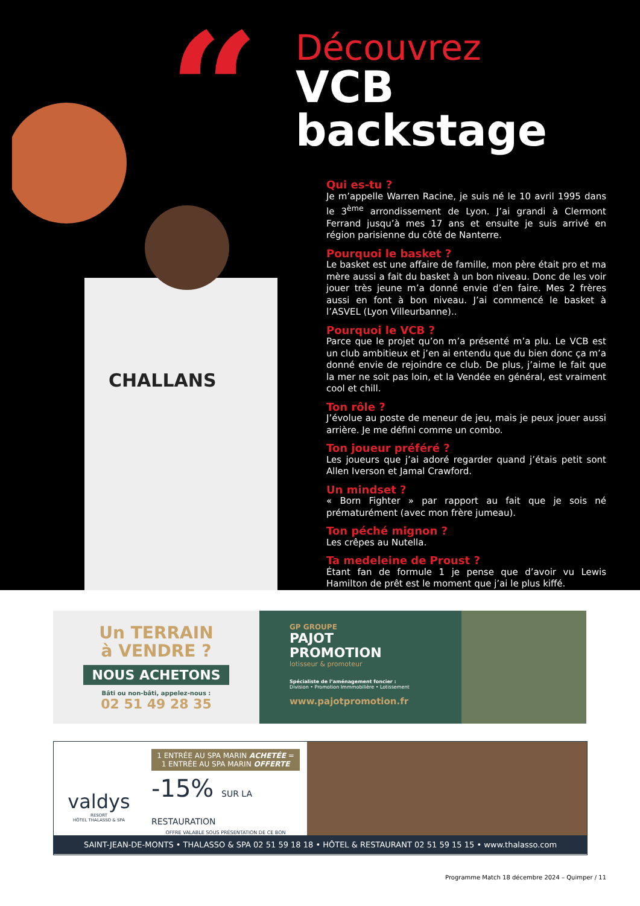“
Découvrez
VCB backstage
CHALLANS
Qui es-tu ?
Je m’appelle Warren Racine, je suis né le 10 avril 1995 dans le 3<sup>ème</sup> arrondissement de Lyon. J’ai grandi à Clermont Ferrand jusqu’à mes 17 ans et ensuite je suis arrivé en région parisienne du côté de Nanterre.
Pourquoi le basket ?
Le basket est une affaire de famille, mon père était pro et ma mère aussi a fait du basket à un bon niveau. Donc de les voir jouer très jeune m’a donné envie d’en faire. Mes 2 frères aussi en font à bon niveau. J’ai commencé le basket à l’ASVEL (Lyon Villeurbanne)..
Pourquoi le VCB ?
Parce que le projet qu’on m’a présenté m’a plu. Le VCB est un club ambitieux et j’en ai entendu que du bien donc ça m’a donné envie de rejoindre ce club. De plus, j’aime le fait que la mer ne soit pas loin, et la Vendée en général, est vraiment cool et chill.
Ton rôle ?
J’évolue au poste de meneur de jeu, mais je peux jouer aussi arrière. Je me défini comme un combo.
Ton joueur préféré ?
Les joueurs que j’ai adoré regarder quand j’étais petit sont Allen Iverson et Jamal Crawford.
Un mindset ?
« Born Fighter » par rapport au fait que je sois né prématurément (avec mon frère jumeau).
Ton péché mignon ?
Les crêpes au Nutella.
Ta medeleine de Proust ?
Étant fan de formule 1 je pense que d’avoir vu Lewis Hamilton de prêt est le moment que j’ai le plus kiffé.
Un TERRAIN
à VENDRE ?
NOUS ACHETONS
Bâti ou non-bâti, appelez-nous :
02 51 49 28 35
GP GROUPE
PAJOT
PROMOTION
lotisseur & promoteur
Spécialiste de l’aménagement foncier :
Division • Promotion Immmobilière • Lotissement
www.pajotpromotion.fr
valdys
RESORT
HÔTEL THALASSO & SPA
1 ENTRÉE AU SPA MARIN ACHETÉE = 1 ENTRÉE AU SPA MARIN OFFERTE
-15% SUR LA RESTAURATION
OFFRE VALABLE SOUS PRÉSENTATION DE CE BON
SAINT-JEAN-DE-MONTS • THALASSO & SPA 02 51 59 18 18 • HÔTEL & RESTAURANT 02 51 59 15 15 • www.thalasso.com
Programme Match 18 décembre 2024 – Quimper / 11